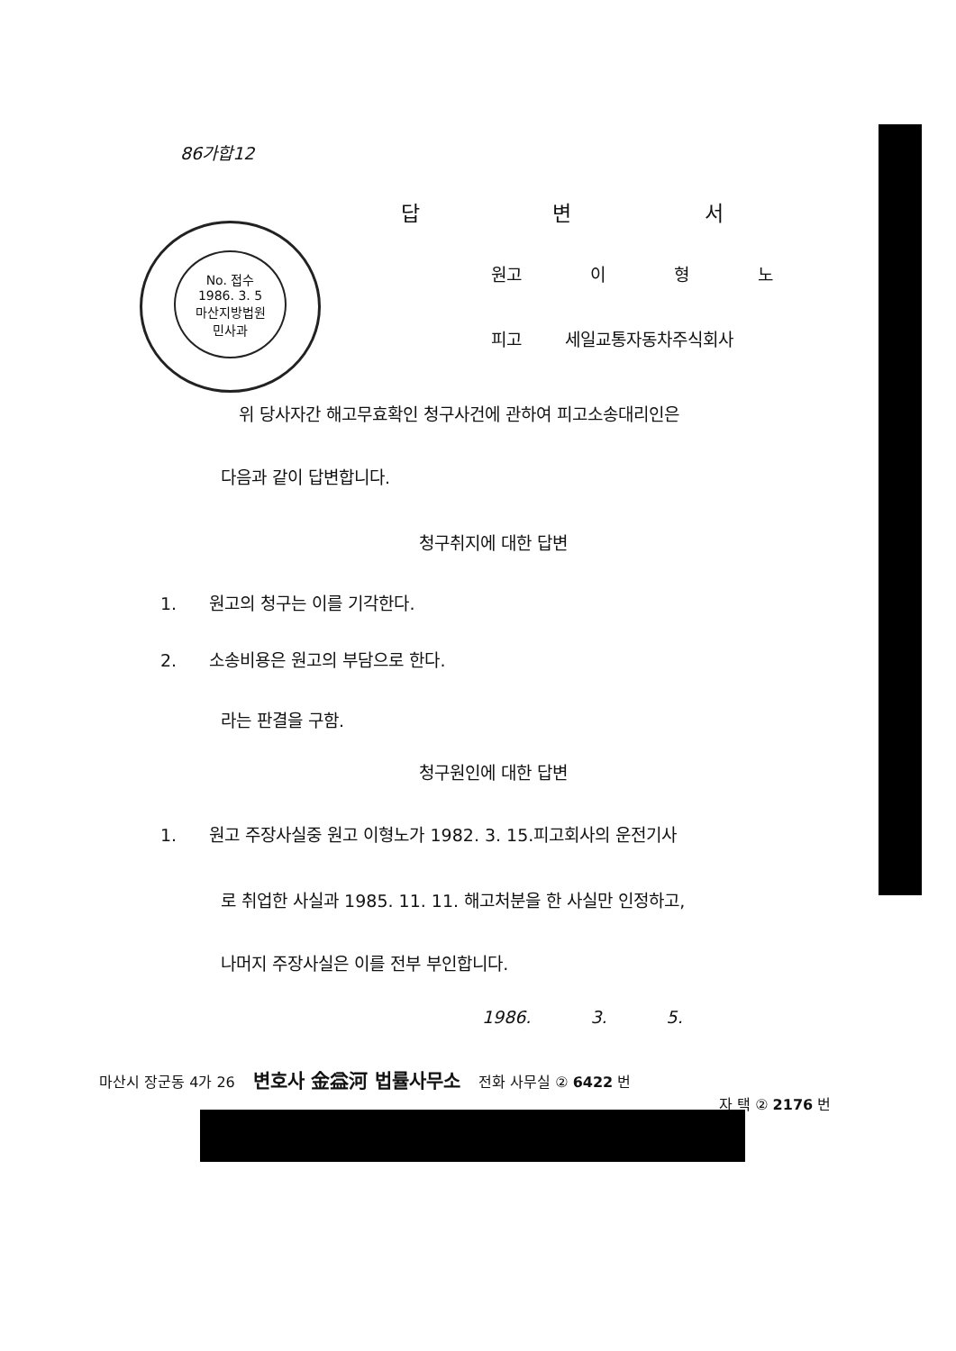No. 접수
1986. 3. 5
마산지방법원
민사과
86가합12
답 변 서
원고 이 형 노
피고 세일교통자동차주식회사
위 당사자간 해고무효확인 청구사건에 관하여 피고소송대리인은
다음과 같이 답변합니다.
청구취지에 대한 답변
1. 원고의 청구는 이를 기각한다.
2. 소송비용은 원고의 부담으로 한다.
라는 판결을 구함.
청구원인에 대한 답변
1. 원고 주장사실중 원고 이형노가 1982. 3. 15.피고회사의 운전기사
로 취업한 사실과 1985. 11. 11. 해고처분을 한 사실만 인정하고,
나머지 주장사실은 이를 전부 부인합니다.
1986. 3. 5.
마산시 장군동 4가 26 변호사 金益河 법률사무소 전화 사무실 ② 6422 번
자 택 ② 2176 번